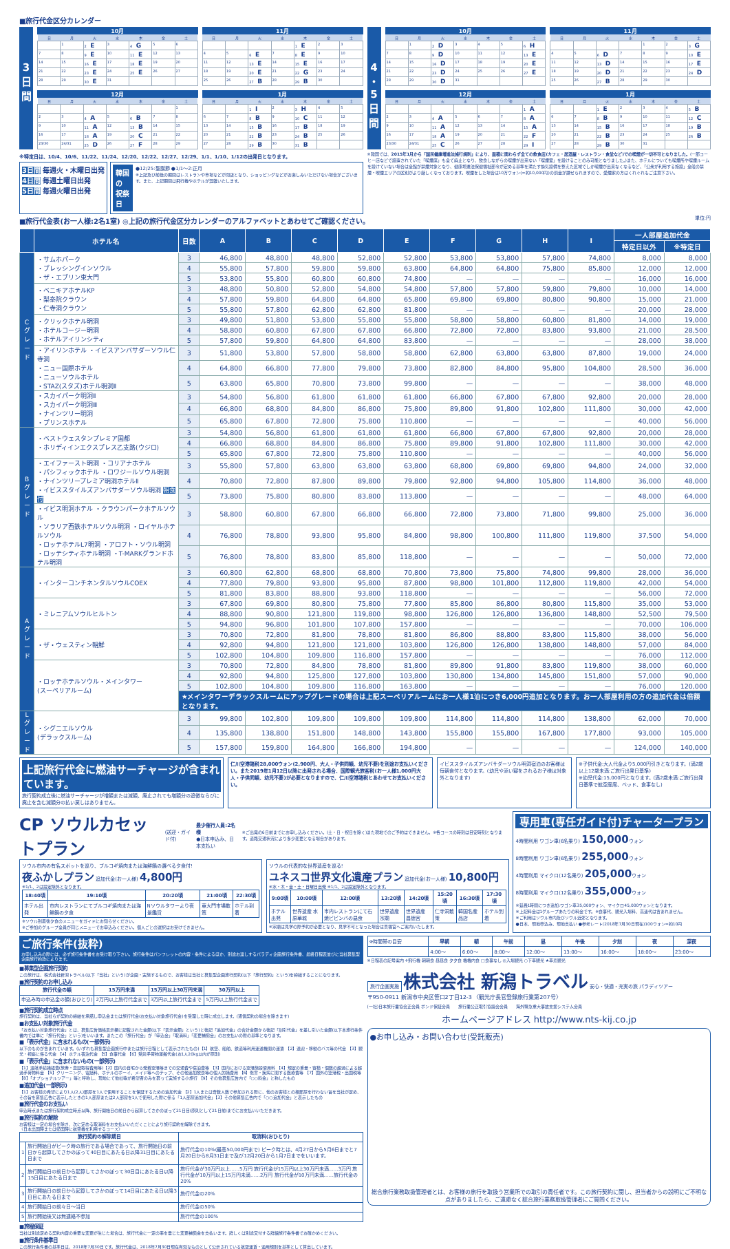■旅行代金区分カレンダー
3
日
間
10月
| 日 | 月 | 火 | 水 | 木 | 金 | 土 |
| --- | --- | --- | --- | --- | --- | --- |
| | 1 | 2 E | 3 | 4 G | 5 | 6 |
| 7 | 8 | 9 E | 10 | 11 E | 12 | 13 |
| 14 | 15 | 16 E | 17 | 18 E | 19 | 20 |
| 21 | 22 | 23 E | 24 | 25 E | 26 | 27 |
| 28 | 29 | 30 E | 31 | | | |
11月
| 日 | 月 | 火 | 水 | 木 | 金 | 土 |
| --- | --- | --- | --- | --- | --- | --- |
| | | | | 1 E | 2 | 3 |
| 4 | 5 | 6 E | 7 | 8 E | 9 | 10 |
| 11 | 12 | 13 E | 14 | 15 E | 16 | 17 |
| 18 | 19 | 20 E | 21 | 22 G | 23 | 24 |
| 25 | 26 | 27 B | 28 | 29 B | 30 | |
12月
| 日 | 月 | 火 | 水 | 木 | 金 | 土 |
| --- | --- | --- | --- | --- | --- | --- |
| | | | | | | 1 |
| 2 | 3 | 4 A | 5 | 6 B | 7 | 8 |
| 9 | 10 | 11 A | 12 | 13 B | 14 | 15 |
| 16 | 17 | 18 A | 19 | 20 C | 21 | 22 |
| 23/30 | 24/31 | 25 D | 26 | 27 F | 28 | 29 |
1月
| 日 | 月 | 火 | 水 | 木 | 金 | 土 |
| --- | --- | --- | --- | --- | --- | --- |
| | | 1 I | 2 | 3 H | 4 | 5 |
| 6 | 7 | 8 B | 9 | 10 C | 11 | 12 |
| 13 | 14 | 15 B | 16 | 17 B | 18 | 19 |
| 20 | 21 | 22 B | 23 | 24 B | 25 | 26 |
| 27 | 28 | 29 B | 30 | 31 B | | |
4
・
5
日
間
10月
| 日 | 月 | 火 | 水 | 木 | 金 | 土 |
| --- | --- | --- | --- | --- | --- | --- |
| | 1 | 2 D | 3 | 4 | 5 | 6 H |
| 7 | 8 | 9 D | 10 | 11 | 12 | 13 E |
| 14 | 15 | 16 D | 17 | 18 | 19 | 20 E |
| 21 | 22 | 23 D | 24 | 25 | 26 | 27 E |
| 28 | 29 | 30 D | 31 | | | |
11月
| 日 | 月 | 火 | 水 | 木 | 金 | 土 |
| --- | --- | --- | --- | --- | --- | --- |
| | | | | 1 | 2 | 3 G |
| 4 | 5 | 6 D | 7 | 8 | 9 | 10 E |
| 11 | 12 | 13 D | 14 | 15 | 16 | 17 E |
| 18 | 19 | 20 D | 21 | 22 | 23 | 24 D |
| 25 | 26 | 27 B | 28 | 29 | 30 | |
12月
| 日 | 月 | 火 | 水 | 木 | 金 | 土 |
| --- | --- | --- | --- | --- | --- | --- |
| | | | | | | 1 A |
| 2 | 3 | 4 A | 5 | 6 | 7 | 8 A |
| 9 | 10 | 11 A | 12 | 13 | 14 | 15 A |
| 16 | 17 | 18 A | 19 | 20 | 21 | 22 F |
| 23/30 | 24/31 | 25 C | 26 | 27 | 28 | 29 I |
1月
| 日 | 月 | 火 | 水 | 木 | 金 | 土 |
| --- | --- | --- | --- | --- | --- | --- |
| | | 1 E | 2 | 3 | 4 | 5 B |
| 6 | 7 | 8 B | 9 | 10 | 11 | 12 C |
| 13 | 14 | 15 B | 16 | 17 | 18 | 19 B |
| 20 | 21 | 22 B | 23 | 24 | 25 | 26 B |
| 27 | 28 | 29 B | 30 | 31 | | |
※特定日は、10/4、10/6、11/22、11/24、12/20、12/22、12/27、12/29、1/1、1/10、1/12の出発日となります。
3日間 毎週火・木曜日出発
4日間 毎週土曜日出発
5日間 毎週火曜日出発
韓国の
祝祭日
●12/25:聖誕節 ●1/1〜2:正月
※上記及び前後の期間はレストランや市場などが閉店となり、ショッピングなどがお楽しみいただけない場合がございます。また、上記期間は飛行機やホテルが混雑いたします。
※韓国では、2015年1月から「国民健康増進法施行規則」により、面積に関わらず全ての飲食店(カフェ・居酒屋・レストラン・食堂など)での喫煙が一切不可となりました。(一部コーヒー店などで設置されていた「喫煙席」も全て廃止となり、飲食しながらの喫煙が出来ない「喫煙室」を設けることのみ可能となりました。)また、ホテルについても喫煙所や喫煙ルームを設けていない場合は全館が禁煙対象となり、健康増進法保健福祉部令が定める基準を満たす換気設備を整えた区域でしか喫煙が出来なくなるなど、「公衆が利用する施設」全般の禁煙・喫煙エリアの区別がより厳しくなっております。喫煙をした場合は10万ウォン(=約10,000円)の罰金が課せられますので、愛煙家の方はくれぐれもご注意下さい。
■旅行代金表(お一人様:2名1室) ◎上記の旅行代金区分カレンダーのアルファベットとあわせてご確認ください。
単位:円
| | ホテル名 | 日数 | A | B | C | D | E | F | G | H | I | 一人部屋追加代金 | |
| --- | --- | --- | --- | --- | --- | --- | --- | --- | --- | --- | --- | --- | --- |
| | | | | | | | | | | | | 特定日以外 | ※特定日 |
| Cグレード | ・サムホパーク ・ブレッシングインソウル ・ザ・エブリン東大門 | 3 | 46,800 | 48,800 | 48,800 | 52,800 | 52,800 | 53,800 | 53,800 | 57,800 | 74,800 | 8,000 | 8,000 |
| | | 4 | 55,800 | 57,800 | 59,800 | 59,800 | 63,800 | 64,800 | 64,800 | 75,800 | 85,800 | 12,000 | 12,000 |
| | | 5 | 53,800 | 55,800 | 60,800 | 60,800 | 74,800 | — | — | — | — | 16,000 | 16,000 |
| | ・ベニキアホテルKP ・梨泰院クラウン ・仁寺洞クラウン | 3 | 48,800 | 50,800 | 52,800 | 54,800 | 54,800 | 57,800 | 57,800 | 59,800 | 79,800 | 10,000 | 14,000 |
| | | 4 | 57,800 | 59,800 | 64,800 | 64,800 | 65,800 | 69,800 | 69,800 | 80,800 | 90,800 | 15,000 | 21,000 |
| | | 5 | 55,800 | 57,800 | 62,800 | 62,800 | 81,800 | — | — | — | — | 20,000 | 28,000 |
| | ・クリックホテル明洞 ・ホテルコージー明洞 ・ホテルアイリンシティ | 3 | 49,800 | 51,800 | 53,800 | 55,800 | 55,800 | 58,800 | 58,800 | 60,800 | 81,800 | 14,000 | 19,000 |
| | | 4 | 58,800 | 60,800 | 67,800 | 67,800 | 66,800 | 72,800 | 72,800 | 83,800 | 93,800 | 21,000 | 28,500 |
| | | 5 | 57,800 | 59,800 | 64,800 | 64,800 | 83,800 | — | — | — | — | 28,000 | 38,000 |
| | ・アイリンホテル ・イビスアンバサダーソウル仁寺洞 ・ニュー国際ホテル ・ニューソウルホテル ・STAZ(スタズ)ホテル明洞Ⅱ | 3 | 51,800 | 53,800 | 57,800 | 58,800 | 58,800 | 62,800 | 63,800 | 63,800 | 87,800 | 19,000 | 24,000 |
| | | 4 | 64,800 | 66,800 | 77,800 | 79,800 | 73,800 | 82,800 | 84,800 | 95,800 | 104,800 | 28,500 | 36,000 |
| | | 5 | 63,800 | 65,800 | 70,800 | 73,800 | 99,800 | — | — | — | — | 38,000 | 48,000 |
| | ・スカイパーク明洞Ⅱ ・スカイパーク明洞Ⅲ ・ナインツリー明洞 ・プリンスホテル | 3 | 54,800 | 56,800 | 61,800 | 61,800 | 61,800 | 66,800 | 67,800 | 67,800 | 92,800 | 20,000 | 28,000 |
| | | 4 | 66,800 | 68,800 | 84,800 | 86,800 | 75,800 | 89,800 | 91,800 | 102,800 | 111,800 | 30,000 | 42,000 |
| | | 5 | 65,800 | 67,800 | 72,800 | 75,800 | 110,800 | — | — | — | — | 40,000 | 56,000 |
| Bグレード | ・ベストウェスタンプレミア国都 ・ホリディインエクスプレス乙支路(ウジロ) | 3 | 54,800 | 56,800 | 61,800 | 61,800 | 61,800 | 66,800 | 67,800 | 67,800 | 92,800 | 20,000 | 28,000 |
| | | 4 | 66,800 | 68,800 | 84,800 | 86,800 | 75,800 | 89,800 | 91,800 | 102,800 | 111,800 | 30,000 | 42,000 |
| | | 5 | 65,800 | 67,800 | 72,800 | 75,800 | 110,800 | — | — | — | — | 40,000 | 56,000 |
| | ・エイファースト明洞 ・コリアナホテル ・パシフィックホテル ・ロワジールソウル明洞 ・ナインツリープレミア明洞ホテルⅡ ・イビススタイルズアンバサダーソウル明洞 朝食付 | 3 | 55,800 | 57,800 | 63,800 | 63,800 | 63,800 | 68,800 | 69,800 | 69,800 | 94,800 | 24,000 | 32,000 |
| | | 4 | 70,800 | 72,800 | 87,800 | 89,800 | 79,800 | 92,800 | 94,800 | 105,800 | 114,800 | 36,000 | 48,000 |
| | | 5 | 73,800 | 75,800 | 80,800 | 83,800 | 113,800 | — | — | — | — | 48,000 | 64,000 |
| | ・イビス明洞ホテル ・クラウンパークホテルソウル ・ソラリア西鉄ホテルソウル明洞 ・ロイヤルホテルソウル ・ロッテホテルL7明洞 ・アロフト・ソウル明洞 ・ロッテシティホテル明洞 ・T-MARKグランドホテル明洞 | 3 | 58,800 | 60,800 | 67,800 | 66,800 | 66,800 | 72,800 | 73,800 | 71,800 | 99,800 | 25,000 | 36,000 |
| | | 4 | 76,800 | 78,800 | 93,800 | 95,800 | 84,800 | 98,800 | 100,800 | 111,800 | 119,800 | 37,500 | 54,000 |
| | | 5 | 76,800 | 78,800 | 83,800 | 85,800 | 118,800 | — | — | — | — | 50,000 | 72,000 |
| Aグレード | ・インターコンチネンタルソウルCOEX | 3 | 60,800 | 62,800 | 68,800 | 68,800 | 70,800 | 73,800 | 75,800 | 74,800 | 99,800 | 28,000 | 36,000 |
| | | 4 | 77,800 | 79,800 | 93,800 | 95,800 | 87,800 | 98,800 | 101,800 | 112,800 | 119,800 | 42,000 | 54,000 |
| | | 5 | 81,800 | 83,800 | 88,800 | 93,800 | 118,800 | — | — | — | — | 56,000 | 72,000 |
| | ・ミレニアムソウルヒルトン | 3 | 67,800 | 69,800 | 80,800 | 75,800 | 77,800 | 85,800 | 86,800 | 80,800 | 115,800 | 35,000 | 53,000 |
| | | 4 | 88,800 | 90,800 | 121,800 | 119,800 | 98,800 | 126,800 | 126,800 | 136,800 | 148,800 | 52,500 | 79,500 |
| | | 5 | 94,800 | 96,800 | 101,800 | 107,800 | 157,800 | — | — | — | — | 70,000 | 106,000 |
| | ・ザ・ウェスティン朝鮮 | 3 | 70,800 | 72,800 | 81,800 | 78,800 | 81,800 | 86,800 | 88,800 | 83,800 | 115,800 | 38,000 | 56,000 |
| | | 4 | 92,800 | 94,800 | 121,800 | 121,800 | 103,800 | 126,800 | 126,800 | 138,800 | 148,800 | 57,000 | 84,000 |
| | | 5 | 102,800 | 104,800 | 109,800 | 116,800 | 157,800 | — | — | — | — | 76,000 | 112,000 |
| | ・ロッテホテルソウル・メインタワー (スーペリアルーム) | 3 | 70,800 | 72,800 | 84,800 | 78,800 | 81,800 | 89,800 | 91,800 | 83,800 | 119,800 | 38,000 | 60,000 |
| | | 4 | 92,800 | 94,800 | 125,800 | 127,800 | 103,800 | 130,800 | 134,800 | 145,800 | 151,800 | 57,000 | 90,000 |
| | | 5 | 102,800 | 104,800 | 109,800 | 116,800 | 163,800 | — | — | — | — | 76,000 | 120,000 |
| | | ★メインタワーデラックスルームにアップグレードの場合は上記スーペリアルームにお一人様1泊につき6,000円追加となります。お一人部屋利用の方の追加代金は倍額となります。 | | | | | | | | | | | |
| Lグレード | ・シグニエルソウル (デラックスルーム) | 3 | 99,800 | 102,800 | 109,800 | 109,800 | 109,800 | 114,800 | 114,800 | 114,800 | 138,800 | 62,000 | 70,000 |
| | | 4 | 135,800 | 138,800 | 151,800 | 148,800 | 143,800 | 155,800 | 155,800 | 167,800 | 177,800 | 93,000 | 105,000 |
| | | 5 | 157,800 | 159,800 | 164,800 | 166,800 | 194,800 | — | — | — | — | 124,000 | 140,000 |
上記旅行代金に燃油サーチャージが含まれています。
旅行契約成立後に燃油サーチャージが増額または減額、廃止されても増額分の追徴ならびに廃止を含む減額分の払い戻しはありません。
仁川空港諸税28,000ウォン(2,900円、大人・子供同額、幼児不要)を別途お支払いください。また2019年1月12日以降に出発される場合、国際観光旅客税(お一人様1,000円大人・子供同額、幼児不要)が必要となりますので、仁川空港諸税とあわせてお支払いください。
イビススタイルズアンバサダーソウル明洞宿泊のお客様は毎朝食付となります。(幼児や添い寝をされるお子様は対象外となります)
※子供代金:大人代金より5,000円引きとなります。(満2歳以上12歳未満:ご旅行出発日基準)
※幼児代金:15,000円となります。(満2歳未満:ご旅行出発日基準で航空座席、ベッド、食事なし)
CP ソウルカセットプラン (送迎・ガイド付) 最少催行人員:2名様
●日本申込み、日本支払い ※ご出発の6日前までにお申し込みください。(土・日・祝日を除く)また現地でのご予約はできません。※各コースの時刻は目安時刻となります。道路交通状況により多少変更となる場合があります。
ソウル市内の有名スポットを巡り、プルコギ焼肉または海鮮鍋の選べる夕食付!
夜ふかしプラン 追加代金(お一人様) 4,800円
※1/1、2は設定除外となります。
| 18:40頃 | 19:10頃 | 20:20頃 | 21:00頃 | 22:30頃 |
| --- | --- | --- | --- | --- |
| ホテル出発 | 市内レストランにてプルコギ焼肉または海鮮鍋の夕食 | Nソウルタワーより夜景鑑賞 | 東大門市場散策 | ホテル到着 |
※ソウル到着後夕食のメニューをガイドにお知らせください。
※ご参加のグループ全員が同じメニューでお申込みください。個人ごとの選択はお受けできません。
ソウルの代表的な世界遺産を巡る!
ユネスコ世界文化遺産プラン 追加代金(お一人様) 10,800円
※水・木・金・土・日曜日出発 ※1/1、2は設定除外となります。
| 9:00頃 | 10:00頃 | 12:00頃 | 13:20頃 | 14:20頃 | 15:20頃 | 16:30頃 | 17:30頃 |
| --- | --- | --- | --- | --- | --- | --- | --- |
| ホテル出発 | 世界遺産 水原華城 | 市内レストランにて石焼ビビンバの昼食 | 世界遺産 宗廟 | 世界遺産 昌徳宮 | 仁寺洞散策 | 韓国名産品店 | ホテル到着 |
※宗廟は見学の際予約が必要となり、見学不可となった場合は景福宮へご案内いたします。
専用車(専任ガイド付)チャータープラン
4時間利用 ワゴン車(6名乗り) 150,000ウォン
8時間利用 ワゴン車(6名乗り) 255,000ウォン
4時間利用 マイクロ(12名乗り) 205,000ウォン
8時間利用 マイクロ(12名乗り) 355,000ウォン
※延長1時間につき追加:ワゴン車35,000ウォン、マイクロ45,000ウォンとなります。
※上記料金は1グループあたりの料金です。※食事代、観光入場料、高速代は含まれません。
※ご利用はソウル市内及びソウル近郊となります。
●日本、現地申込み、現地支払い ●参考レート(2018年7月30日現在)100ウォン=約10円
ご旅行条件(抜粋)
お申し込みの際には、必ず旅行条件書をお受け取り下さい。旅行条件はパンフレットの内容・条件によるほか、別途お渡しするパラディ企画旅行条件書、最終日程表並びに当社募集型企画旅行約款によります。
■募集型企画旅行契約
この旅行は、株式会社新潟トラベル(以下「当社」という)が企画・実施するもので、お客様は当社と募集型企画旅行契約(以下「旅行契約」という)を締結することになります。
■旅行契約のお申し込み
| 旅行代金の額 | 15万円未満 | 15万円以上30万円未満 | 30万円以上 |
| --- | --- | --- | --- |
| 申込み時の申込金の額(おひとり) | 2万円以上旅行代金まで | 3万円以上旅行代金まで | 5万円以上旅行代金まで |
■旅行契約成立時点
旅行契約は、当社らが契約の締結を承諾し申込金または旅行代金(お支払い対象旅行代金)を受理した時に成立します。(通信契約の場合を除きます)
■お支払い対象旅行代金
「お支払い対象旅行代金」とは、募集広告価格表示欄に記載された金額(以下「表示金額」という)と後記「追加代金」の合計金額から後記「割引代金」を差し引いた金額(以下本旅行条件書内では単に「旅行代金」という)をいいます。またこの「旅行代金」が「申込金」「取消料」「変更補償金」のお支払いの際の基準となります。
■「表示代金」に含まれるもの(一部例示)
以下のものが含まれています。(いずれも募集型企画旅行中または旅行日程として表示されたもの)【1】航空、船舶、鉄道等利用運送機関の運賃 【2】送迎・移動のバス等の代金 【3】観光・視察に係る代金 【4】ホテル宿泊代金 【5】食事代金 【6】受託手荷物運搬代金(お1人20kg以内が原則)
■「表示代金」に含まれないもの(一部例示)
【1】渡航手続諸経費(旅券・査証取得費用等)【2】国内の自宅から発着空港等までの交通費や宿泊費等 【3】国内における空港施設使用料 【4】規定の重量・容積・個数の超過による超過手荷物料金 【5】クリーニング、電話料、ホテルのボーイ、メイド等へのチップ、その他追加飲食等の個人的諸費用 【6】傷害・疾病に関する医療費等 【7】国外の空港税・出国税等 【8】「オプショナルツアー」等と呼称し、現地にて他社等が希望者のみを募って実施する小旅行 【9】その他募集広告内で「○○料金」と称したもの
■追加代金(一部例示)
【1】お客様の希望により1人(2人)部屋を1人で使用することを保証するための追加代金 【2】1人または奇数人数で参加される際に、他のお客様との相部屋を行わない旨を当社が定め、その旨を募集広告に表示したときの1人部屋または2人部屋を1人で使用した際に係る「1人部屋追加代金」【3】その他募集広告内で「○○追加代金」と表示したもの
■旅行代金のお支払い
申込時点または旅行契約成立時点以降、旅行開始日の前日から起算してさかのぼって21日目(原則として21日前)までにお支払いいただきます。
■旅行契約の解除
お客様は一定の場合を除き、次に定める取消料をお支払いいただくことにより旅行契約を解除できます。
〈日本出国時または帰国時に航空機を利用するコース〉
| 旅行契約の解除期日 | | 取消料(おひとり) |
| --- | --- | --- |
| 1 | 旅行開始日がピーク時の旅行である場合であって、旅行開始日の前日から起算してさかのぼって40日目にあたる日以降31日目にあたる日まで | 旅行代金の10%(最高50,000円まで) ピーク時とは、4月27日から5月6日までと7月20日から8月31日まで及び12月20日から1月7日までをいいます。 |
| 2 | 旅行開始日の前日から起算してさかのぼって30日目にあたる日以降15日目にあたる日まで | 旅行代金が30万円以上……5万円 旅行代金が15万円以上30万円未満……3万円 旅行代金が10万円以上15万円未満……2万円 旅行代金が10万円未満……旅行代金の20% |
| 3 | 旅行開始日の前日から起算してさかのぼって14日目にあたる日以降3日目にあたる日まで | 旅行代金の20% |
| 4 | 旅行開始日の前々日〜当日 | 旅行代金の50% |
| 5 | 旅行開始後又は無連絡不参加 | 旅行代金の100% |
■旅程保証
当社は別途定める契約内容の重要な変更が生じた場合は、旅行代金に一定の率を乗じた変更補償金を支払います。詳しくは別途交付する詳細旅行条件書でお確かめください。
■旅行条件基準日
この旅行条件書の基準日は、2018年7月30日です。旅行代金は、2018年7月30日現在有効なものとして公示されている航空運賃・適用規則を基準として算出しています。
| ※時間帯の目安 | 早朝 | 朝 | 午前 | 昼 | 午後 | 夕刻 | 夜 | 深夜 |
| | 4:00〜 | 6:00〜 | 8:00〜 | 12:00〜 | 13:00〜 | 16:00〜 | 18:00〜 | 23:00〜 |
※日程表の記号案内 ✈飛行機 朝朝食 昼昼食 夕夕食 機機内食 □食事なし ◎入場観光 ○下車観光 ★車窓観光
旅行企画実施 株式会社 新潟トラベル 安心・快適・充実の旅 パラディツアー
〒950-0911 新潟市中央区笹口2丁目12-3 〈観光庁長官登録旅行業第207号〉
(一社)日本旅行業協会正会員 ボンド保証会員 旅行業公正取引協議会会員 海外緊急重大事故支援システム会員
ホームページアドレス http://www.nts-kij.co.jp
●お申し込み・お問い合わせ(受託販売)
総合旅行業務取扱管理者とは、お客様の旅行を取扱う営業所での取引の責任者です。この旅行契約に関し、担当者からの説明にご不明な点がありましたら、ご遠慮なく総合旅行業務取扱管理者にご質問ください。